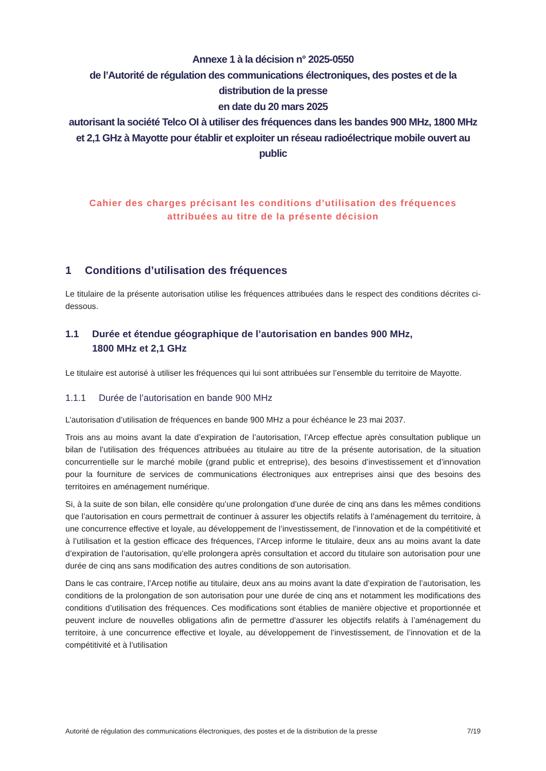Annexe 1 à la décision n° 2025-0550
de l’Autorité de régulation des communications électroniques, des postes et de la distribution de la presse
en date du 20 mars 2025
autorisant la société Telco OI à utiliser des fréquences dans les bandes 900 MHz, 1800 MHz et 2,1 GHz à Mayotte pour établir et exploiter un réseau radioélectrique mobile ouvert au public
Cahier des charges précisant les conditions d’utilisation des fréquences
attribuées au titre de la présente décision
1 Conditions d’utilisation des fréquences
Le titulaire de la présente autorisation utilise les fréquences attribuées dans le respect des conditions décrites ci-dessous.
1.1 Durée et étendue géographique de l’autorisation en bandes 900 MHz,
1800 MHz et 2,1 GHz
Le titulaire est autorisé à utiliser les fréquences qui lui sont attribuées sur l’ensemble du territoire de Mayotte.
1.1.1 Durée de l’autorisation en bande 900 MHz
L’autorisation d’utilisation de fréquences en bande 900 MHz a pour échéance le 23 mai 2037.
Trois ans au moins avant la date d’expiration de l’autorisation, l’Arcep effectue après consultation publique un bilan de l’utilisation des fréquences attribuées au titulaire au titre de la présente autorisation, de la situation concurrentielle sur le marché mobile (grand public et entreprise), des besoins d’investissement et d’innovation pour la fourniture de services de communications électroniques aux entreprises ainsi que des besoins des territoires en aménagement numérique.
Si, à la suite de son bilan, elle considère qu’une prolongation d’une durée de cinq ans dans les mêmes conditions que l’autorisation en cours permettrait de continuer à assurer les objectifs relatifs à l’aménagement du territoire, à une concurrence effective et loyale, au développement de l’investissement, de l’innovation et de la compétitivité et à l’utilisation et la gestion efficace des fréquences, l’Arcep informe le titulaire, deux ans au moins avant la date d’expiration de l’autorisation, qu’elle prolongera après consultation et accord du titulaire son autorisation pour une durée de cinq ans sans modification des autres conditions de son autorisation.
Dans le cas contraire, l’Arcep notifie au titulaire, deux ans au moins avant la date d’expiration de l’autorisation, les conditions de la prolongation de son autorisation pour une durée de cinq ans et notamment les modifications des conditions d’utilisation des fréquences. Ces modifications sont établies de manière objective et proportionnée et peuvent inclure de nouvelles obligations afin de permettre d’assurer les objectifs relatifs à l’aménagement du territoire, à une concurrence effective et loyale, au développement de l’investissement, de l’innovation et de la compétitivité et à l’utilisation
Autorité de régulation des communications électroniques, des postes et de la distribution de la presse 7/19